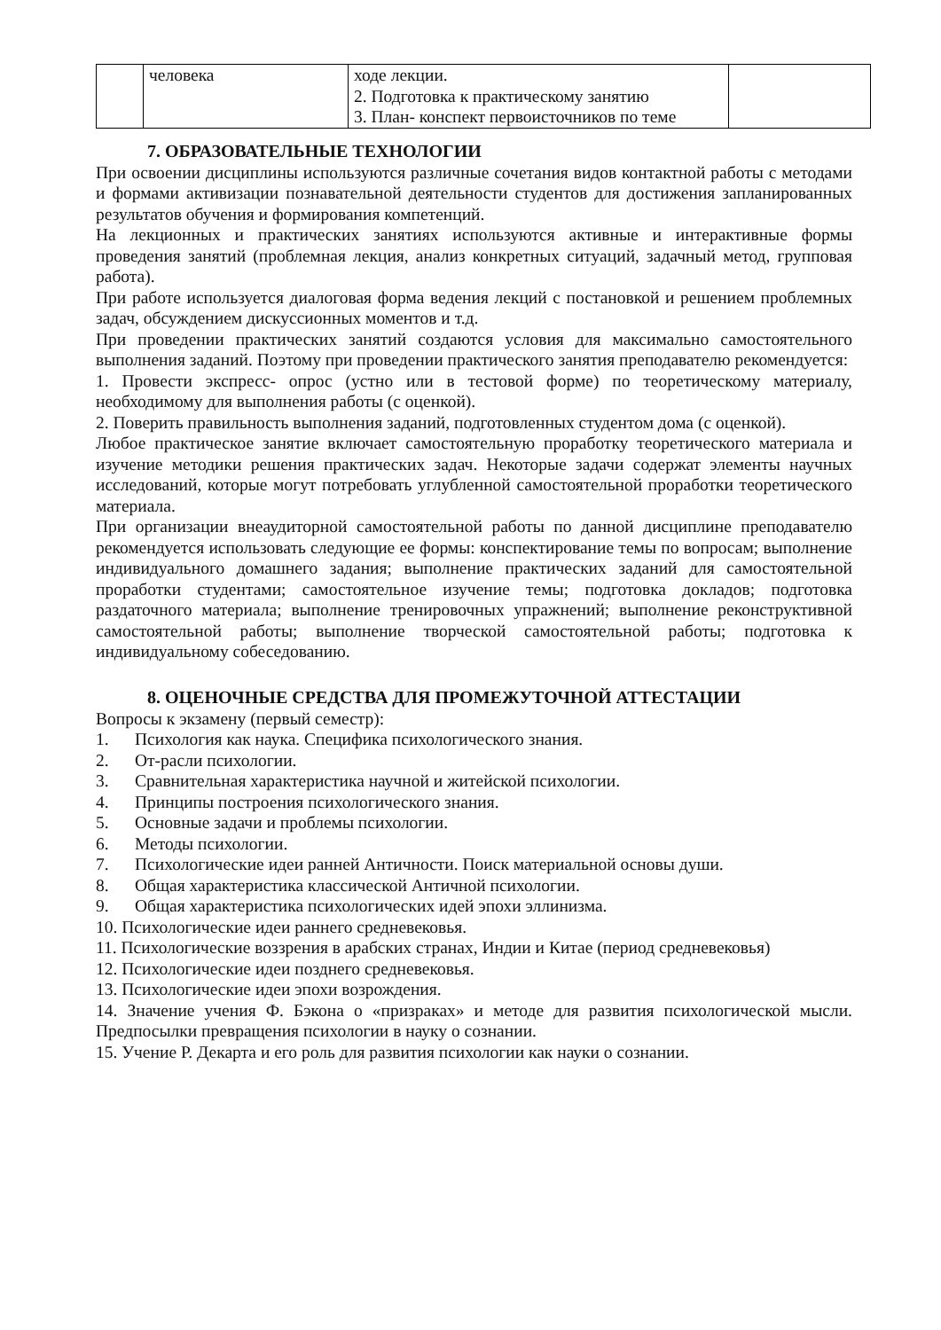| | человека | ходе лекции. 2. Подготовка к практическому занятию 3. План- конспект первоисточников по теме | |
7. ОБРАЗОВАТЕЛЬНЫЕ ТЕХНОЛОГИИ
При освоении дисциплины используются различные сочетания видов контактной работы с методами и формами активизации познавательной деятельности студентов для достижения запланированных результатов обучения и формирования компетенций.
На лекционных и практических занятиях используются активные и интерактивные формы проведения занятий (проблемная лекция, анализ конкретных ситуаций, задачный метод, групповая работа).
При работе используется диалоговая форма ведения лекций с постановкой и решением проблемных задач, обсуждением дискуссионных моментов и т.д.
При проведении практических занятий создаются условия для максимально самостоятельного выполнения заданий. Поэтому при проведении практического занятия преподавателю рекомендуется:
1. Провести экспресс- опрос (устно или в тестовой форме) по теоретическому материалу, необходимому для выполнения работы (с оценкой).
2. Поверить правильность выполнения заданий, подготовленных студентом дома (с оценкой).
Любое практическое занятие включает самостоятельную проработку теоретического материала и изучение методики решения практических задач. Некоторые задачи содержат элементы научных исследований, которые могут потребовать углубленной самостоятельной проработки теоретического материала.
При организации внеаудиторной самостоятельной работы по данной дисциплине преподавателю рекомендуется использовать следующие ее формы: конспектирование темы по вопросам; выполнение индивидуального домашнего задания; выполнение практических заданий для самостоятельной проработки студентами; самостоятельное изучение темы; подготовка докладов; подготовка раздаточного материала; выполнение тренировочных упражнений; выполнение реконструктивной самостоятельной работы; выполнение творческой самостоятельной работы; подготовка к индивидуальному собеседованию.
8. ОЦЕНОЧНЫЕ СРЕДСТВА ДЛЯ ПРОМЕЖУТОЧНОЙ АТТЕСТАЦИИ
Вопросы к экзамену (первый семестр):
1. Психология как наука. Специфика психологического знания.
2. От-расли психологии.
3. Сравнительная характеристика научной и житейской психологии.
4. Принципы построения психологического знания.
5. Основные задачи и проблемы психологии.
6. Методы психологии.
7. Психологические идеи ранней Античности. Поиск материальной основы души.
8. Общая характеристика классической Античной психологии.
9. Общая характеристика психологических идей эпохи эллинизма.
10. Психологические идеи раннего средневековья.
11. Психологические воззрения в арабских странах, Индии и Китае (период средневековья)
12. Психологические идеи позднего средневековья.
13. Психологические идеи эпохи возрождения.
14. Значение учения Ф. Бэкона о «призраках» и методе для развития психологической мысли. Предпосылки превращения психологии в науку о сознании.
15. Учение Р. Декарта и его роль для развития психологии как науки о сознании.